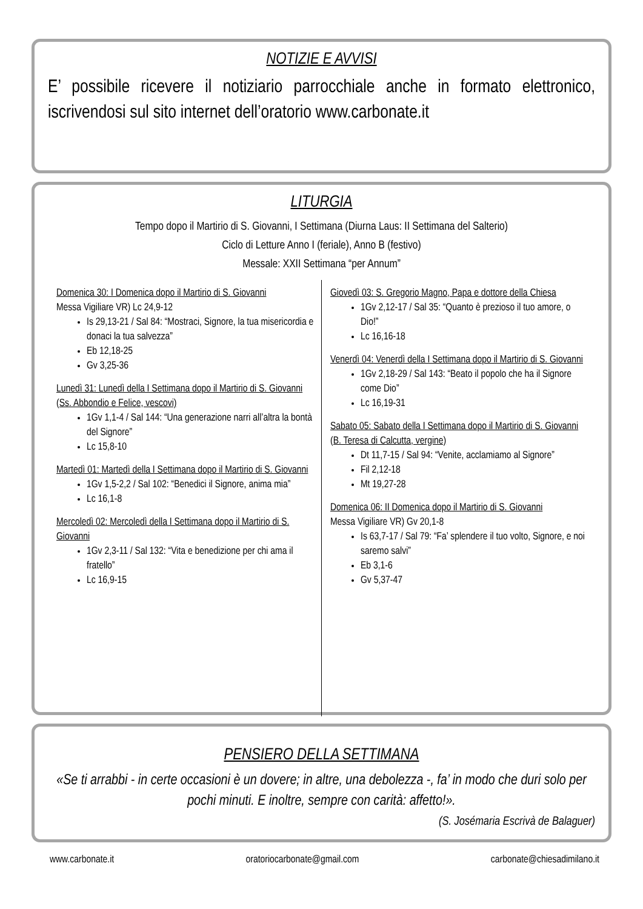NOTIZIE E AVVISI
E’ possibile ricevere il notiziario parrocchiale anche in formato elettronico, iscrivendosi sul sito internet dell’oratorio www.carbonate.it
LITURGIA
Tempo dopo il Martirio di S. Giovanni, I Settimana (Diurna Laus: II Settimana del Salterio)
Ciclo di Letture Anno I (feriale), Anno B (festivo)
Messale: XXII Settimana “per Annum”
Domenica 30: I Domenica dopo il Martirio di S. Giovanni
Messa Vigiliare VR) Lc 24,9-12
Is 29,13-21 / Sal 84: “Mostraci, Signore, la tua misericordia e donaci la tua salvezza”
Eb 12,18-25
Gv 3,25-36
Lunedì 31: Lunedì della I Settimana dopo il Martirio di S. Giovanni (Ss. Abbondio e Felice, vescovi)
1Gv 1,1-4 / Sal 144: “Una generazione narri all’altra la bontà del Signore”
Lc 15,8-10
Martedì 01: Martedì della I Settimana dopo il Martirio di S. Giovanni
1Gv 1,5-2,2 / Sal 102: “Benedici il Signore, anima mia”
Lc 16,1-8
Mercoledì 02: Mercoledì della I Settimana dopo il Martirio di S. Giovanni
1Gv 2,3-11 / Sal 132: “Vita e benedizione per chi ama il fratello”
Lc 16,9-15
Giovedì 03: S. Gregorio Magno, Papa e dottore della Chiesa
1Gv 2,12-17 / Sal 35: “Quanto è prezioso il tuo amore, o Dio!”
Lc 16,16-18
Venerdì 04: Venerdì della I Settimana dopo il Martirio di S. Giovanni
1Gv 2,18-29 / Sal 143: “Beato il popolo che ha il Signore come Dio”
Lc 16,19-31
Sabato 05: Sabato della I Settimana dopo il Martirio di S. Giovanni (B. Teresa di Calcutta, vergine)
Dt 11,7-15 / Sal 94: “Venite, acclamiamo al Signore”
Fil 2,12-18
Mt 19,27-28
Domenica 06: II Domenica dopo il Martirio di S. Giovanni
Messa Vigiliare VR) Gv 20,1-8
Is 63,7-17 / Sal 79: “Fa’ splendere il tuo volto, Signore, e noi saremo salvi”
Eb 3,1-6
Gv 5,37-47
PENSIERO DELLA SETTIMANA
«Se ti arrabbi - in certe occasioni è un dovere; in altre, una debolezza -, fa’ in modo che duri solo per pochi minuti. E inoltre, sempre con carità: affetto!».
(S. Josémaria Escrivà de Balaguer)
www.carbonate.it oratoriocarbonate@gmail.com carbonate@chiesadimilano.it